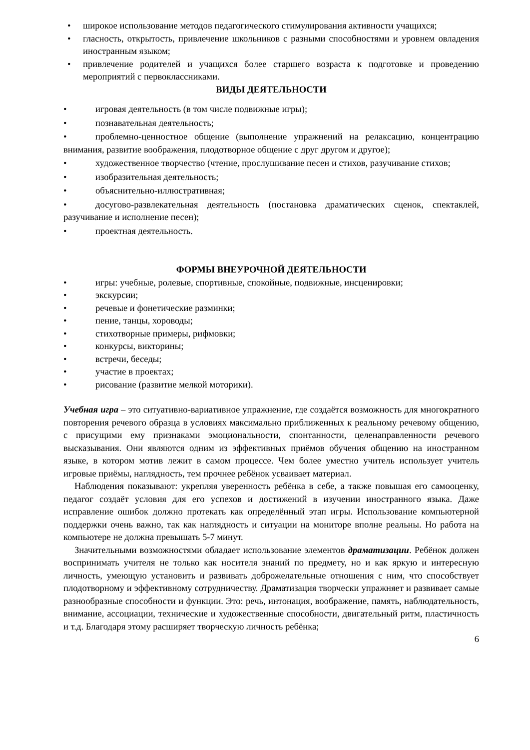• широкое использование методов педагогического стимулирования активности учащихся;
• гласность, открытость, привлечение школьников с разными способностями и уровнем овладения иностранным языком;
• привлечение родителей и учащихся более старшего возраста к подготовке и проведению мероприятий с первоклассниками.
ВИДЫ ДЕЯТЕЛЬНОСТИ
• игровая деятельность (в том числе подвижные игры);
• познавательная деятельность;
• проблемно-ценностное общение (выполнение упражнений на релаксацию, концентрацию внимания, развитие воображения, плодотворное общение с друг другом и другое);
• художественное творчество (чтение, прослушивание песен и стихов, разучивание стихов;
• изобразительная деятельность;
• объяснительно-иллюстративная;
• досугово-развлекательная деятельность (постановка драматических сценок, спектаклей, разучивание и исполнение песен);
• проектная деятельность.
ФОРМЫ ВНЕУРОЧНОЙ ДЕЯТЕЛЬНОСТИ
• игры: учебные, ролевые, спортивные, спокойные, подвижные, инсценировки;
• экскурсии;
• речевые и фонетические разминки;
• пение, танцы, хороводы;
• стихотворные примеры, рифмовки;
• конкурсы, викторины;
• встречи, беседы;
• участие в проектах;
• рисование (развитие мелкой моторики).
Учебная игра – это ситуативно-вариативное упражнение, где создаётся возможность для многократного повторения речевого образца в условиях максимально приближенных к реальному речевому общению, с присущими ему признаками эмоциональности, спонтанности, целенаправленности речевого высказывания. Они являются одним из эффективных приёмов обучения общению на иностранном языке, в котором мотив лежит в самом процессе. Чем более уместно учитель использует учитель игровые приёмы, наглядность, тем прочнее ребёнок усваивает материал.
Наблюдения показывают: укрепляя уверенность ребёнка в себе, а также повышая его самооценку, педагог создаёт условия для его успехов и достижений в изучении иностранного языка. Даже исправление ошибок должно протекать как определённый этап игры. Использование компьютерной поддержки очень важно, так как наглядность и ситуации на мониторе вполне реальны. Но работа на компьютере не должна превышать 5-7 минут.
Значительными возможностями обладает использование элементов драматизации. Ребёнок должен воспринимать учителя не только как носителя знаний по предмету, но и как яркую и интересную личность, умеющую установить и развивать доброжелательные отношения с ним, что способствует плодотворному и эффективному сотрудничеству. Драматизация творчески упражняет и развивает самые разнообразные способности и функции. Это: речь, интонация, воображение, память, наблюдательность, внимание, ассоциации, технические и художественные способности, двигательный ритм, пластичность и т.д. Благодаря этому расширяет творческую личность ребёнка;
6